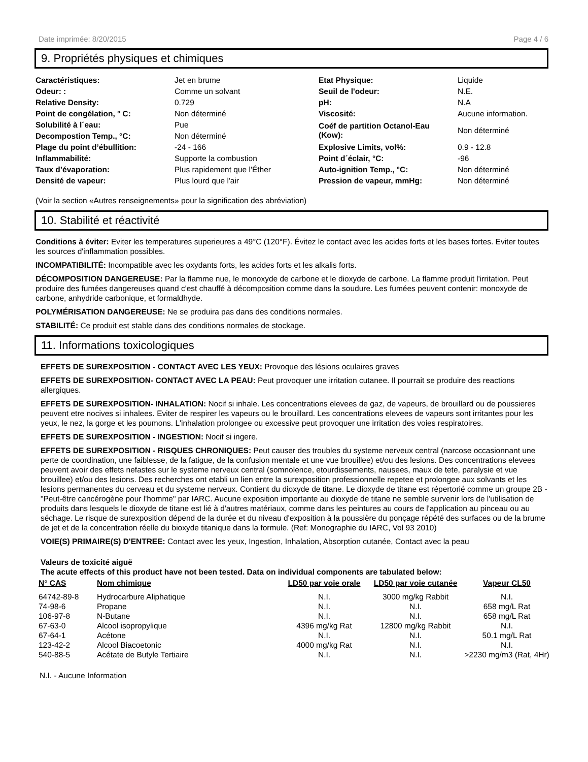Date imprimée: 8/20/2015 Page 4 / 6
9. Propriétés physiques et chimiques
| Caractéristiques: | Jet en brume | Etat Physique: | Liquide |
| Odeur: : | Comme un solvant | Seuil de l'odeur: | N.E. |
| Relative Density: | 0.729 | pH: | N.A |
| Point de congélation, ° C: | Non déterminé | Viscosité: | Aucune information. |
| Solubilité à l´eau: | Pue | Coéf de partition Octanol-Eau (Kow): | Non déterminé |
| Decompostion Temp., °C: | Non déterminé | | |
| Plage du point d’ébullition: | -24 - 166 | Explosive Limits, vol%: | 0.9 - 12.8 |
| Inflammabilité: | Supporte la combustion | Point d´éclair, °C: | -96 |
| Taux d’évaporation: | Plus rapidement que l'Éther | Auto-ignition Temp., °C: | Non déterminé |
| Densité de vapeur: | Plus lourd que l'air | Pression de vapeur, mmHg: | Non déterminé |
(Voir la section «Autres renseignements» pour la signification des abréviation)
10. Stabilité et réactivité
Conditions à éviter: Eviter les temperatures superieures a 49°C (120°F). Évitez le contact avec les acides forts et les bases fortes. Eviter toutes les sources d'inflammation possibles.
INCOMPATIBILITÉ: Incompatible avec les oxydants forts, les acides forts et les alkalis forts.
DÉCOMPOSITION DANGEREUSE: Par la flamme nue, le monoxyde de carbone et le dioxyde de carbone. La flamme produit l'irritation. Peut produire des fumées dangereuses quand c'est chauffé à décomposition comme dans la soudure. Les fumées peuvent contenir: monoxyde de carbone, anhydride carbonique, et formaldhyde.
POLYMÉRISATION DANGEREUSE: Ne se produira pas dans des conditions normales.
STABILITÉ: Ce produit est stable dans des conditions normales de stockage.
11. Informations toxicologiques
EFFETS DE SUREXPOSITION - CONTACT AVEC LES YEUX: Provoque des lésions oculaires graves
EFFETS DE SUREXPOSITION- CONTACT AVEC LA PEAU: Peut provoquer une irritation cutanee. Il pourrait se produire des reactions allergiques.
EFFETS DE SUREXPOSITION- INHALATION: Nocif si inhale. Les concentrations elevees de gaz, de vapeurs, de brouillard ou de poussieres peuvent etre nocives si inhalees. Eviter de respirer les vapeurs ou le brouillard. Les concentrations elevees de vapeurs sont irritantes pour les yeux, le nez, la gorge et les poumons. L'inhalation prolongee ou excessive peut provoquer une irritation des voies respiratoires.
EFFETS DE SUREXPOSITION - INGESTION: Nocif si ingere.
EFFETS DE SUREXPOSITION - RISQUES CHRONIQUES: Peut causer des troubles du systeme nerveux central (narcose occasionnant une perte de coordination, une faiblesse, de la fatigue, de la confusion mentale et une vue brouillee) et/ou des lesions. Des concentrations elevees peuvent avoir des effets nefastes sur le systeme nerveux central (somnolence, etourdissements, nausees, maux de tete, paralysie et vue brouillee) et/ou des lesions. Des recherches ont etabli un lien entre la surexposition professionnelle repetee et prolongee aux solvants et les lesions permanentes du cerveau et du systeme nerveux. Contient du dioxyde de titane. Le dioxyde de titane est répertorié comme un groupe 2B -"Peut-être cancérogène pour l'homme" par IARC. Aucune exposition importante au dioxyde de titane ne semble survenir lors de l'utilisation de produits dans lesquels le dioxyde de titane est lié à d'autres matériaux, comme dans les peintures au cours de l'application au pinceau ou au séchage. Le risque de surexposition dépend de la durée et du niveau d'exposition à la poussière du ponçage répété des surfaces ou de la brume de jet et de la concentration réelle du bioxyde titanique dans la formule. (Ref: Monographie du IARC, Vol 93 2010)
VOIE(S) PRIMAIRE(S) D'ENTREE: Contact avec les yeux, Ingestion, Inhalation, Absorption cutanée, Contact avec la peau
Valeurs de toxicité aiguë
The acute effects of this product have not been tested. Data on individual components are tabulated below:
| N° CAS | Nom chimique | LD50 par voie orale | LD50 par voie cutanée | Vapeur CL50 |
| --- | --- | --- | --- | --- |
| 64742-89-8 | Hydrocarbure Aliphatique | N.I. | 3000 mg/kg Rabbit | N.I. |
| 74-98-6 | Propane | N.I. | N.I. | 658 mg/L Rat |
| 106-97-8 | N-Butane | N.I. | N.I. | 658 mg/L Rat |
| 67-63-0 | Alcool isopropylique | 4396 mg/kg Rat | 12800 mg/kg Rabbit | N.I. |
| 67-64-1 | Acétone | N.I. | N.I. | 50.1 mg/L Rat |
| 123-42-2 | Alcool Biacoetonic | 4000 mg/kg Rat | N.I. | N.I. |
| 540-88-5 | Acétate de Butyle Tertiaire | N.I. | N.I. | >2230 mg/m3 (Rat, 4Hr) |
N.I. - Aucune Information